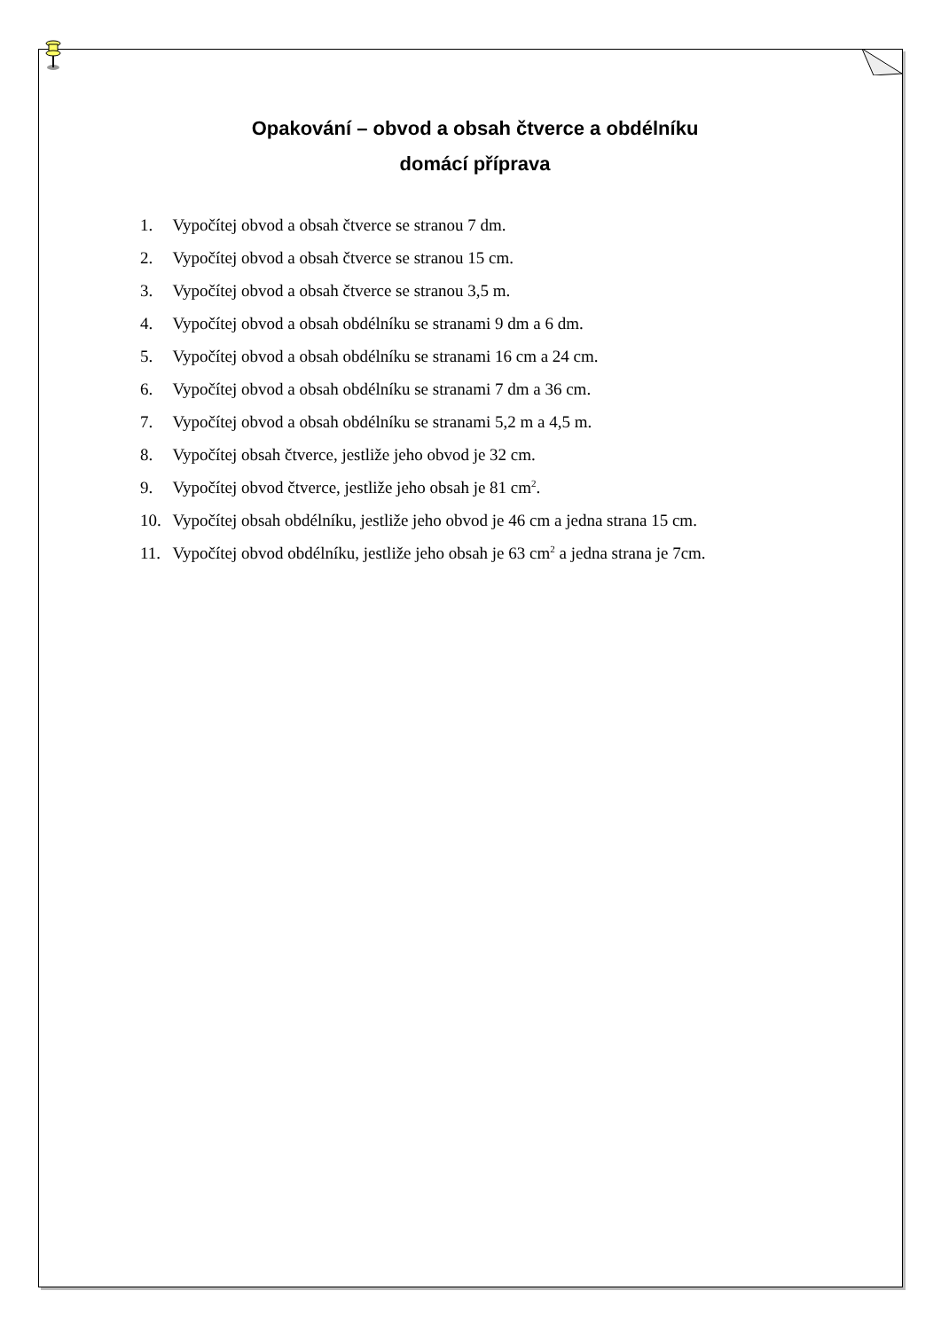Opakování – obvod a obsah čtverce a obdélníku
domácí příprava
1. Vypočítej obvod a obsah čtverce se stranou 7 dm.
2. Vypočítej obvod a obsah čtverce se stranou 15 cm.
3. Vypočítej obvod a obsah čtverce se stranou 3,5 m.
4. Vypočítej obvod a obsah obdélníku se stranami 9 dm a 6 dm.
5. Vypočítej obvod a obsah obdélníku se stranami 16 cm a 24 cm.
6. Vypočítej obvod a obsah obdélníku se stranami 7 dm a 36 cm.
7. Vypočítej obvod a obsah obdélníku se stranami 5,2 m a 4,5 m.
8. Vypočítej obsah čtverce, jestliže jeho obvod je 32 cm.
9. Vypočítej obvod čtverce, jestliže jeho obsah je 81 cm<sup>2</sup>.
10. Vypočítej obsah obdélníku, jestliže jeho obvod je 46 cm a jedna strana 15 cm.
11. Vypočítej obvod obdélníku, jestliže jeho obsah je 63 cm<sup>2</sup> a jedna strana je 7cm.